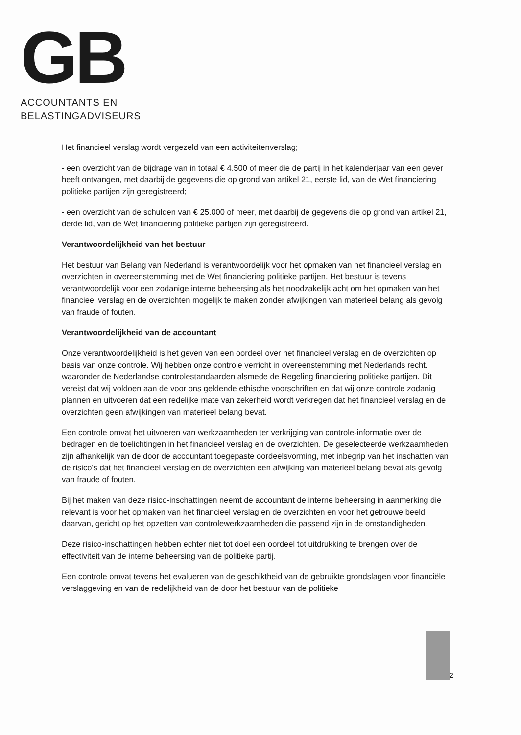GB
ACCOUNTANTS EN
BELASTINGADVISEURS
Het financieel verslag wordt vergezeld van een activiteitenverslag;
- een overzicht van de bijdrage van in totaal € 4.500 of meer die de partij in het kalenderjaar van een gever heeft ontvangen, met daarbij de gegevens die op grond van artikel 21, eerste lid, van de Wet financiering politieke partijen zijn geregistreerd;
- een overzicht van de schulden van € 25.000 of meer, met daarbij de gegevens die op grond van artikel 21, derde lid, van de Wet financiering politieke partijen zijn geregistreerd.
Verantwoordelijkheid van het bestuur
Het bestuur van Belang van Nederland is verantwoordelijk voor het opmaken van het financieel verslag en overzichten in overeenstemming met de Wet financiering politieke partijen. Het bestuur is tevens verantwoordelijk voor een zodanige interne beheersing als het noodzakelijk acht om het opmaken van het financieel verslag en de overzichten mogelijk te maken zonder afwijkingen van materieel belang als gevolg van fraude of fouten.
Verantwoordelijkheid van de accountant
Onze verantwoordelijkheid is het geven van een oordeel over het financieel verslag en de overzichten op basis van onze controle. Wij hebben onze controle verricht in overeenstemming met Nederlands recht, waaronder de Nederlandse controlestandaarden alsmede de Regeling financiering politieke partijen. Dit vereist dat wij voldoen aan de voor ons geldende ethische voorschriften en dat wij onze controle zodanig plannen en uitvoeren dat een redelijke mate van zekerheid wordt verkregen dat het financieel verslag en de overzichten geen afwijkingen van materieel belang bevat.
Een controle omvat het uitvoeren van werkzaamheden ter verkrijging van controle-informatie over de bedragen en de toelichtingen in het financieel verslag en de overzichten. De geselecteerde werkzaamheden zijn afhankelijk van de door de accountant toegepaste oordeelsvorming, met inbegrip van het inschatten van de risico's dat het financieel verslag en de overzichten een afwijking van materieel belang bevat als gevolg van fraude of fouten.
Bij het maken van deze risico-inschattingen neemt de accountant de interne beheersing in aanmerking die relevant is voor het opmaken van het financieel verslag en de overzichten en voor het getrouwe beeld daarvan, gericht op het opzetten van controlewerkzaamheden die passend zijn in de omstandigheden.
Deze risico-inschattingen hebben echter niet tot doel een oordeel tot uitdrukking te brengen over de effectiviteit van de interne beheersing van de politieke partij.
Een controle omvat tevens het evalueren van de geschiktheid van de gebruikte grondslagen voor financiële verslaggeving en van de redelijkheid van de door het bestuur van de politieke
2